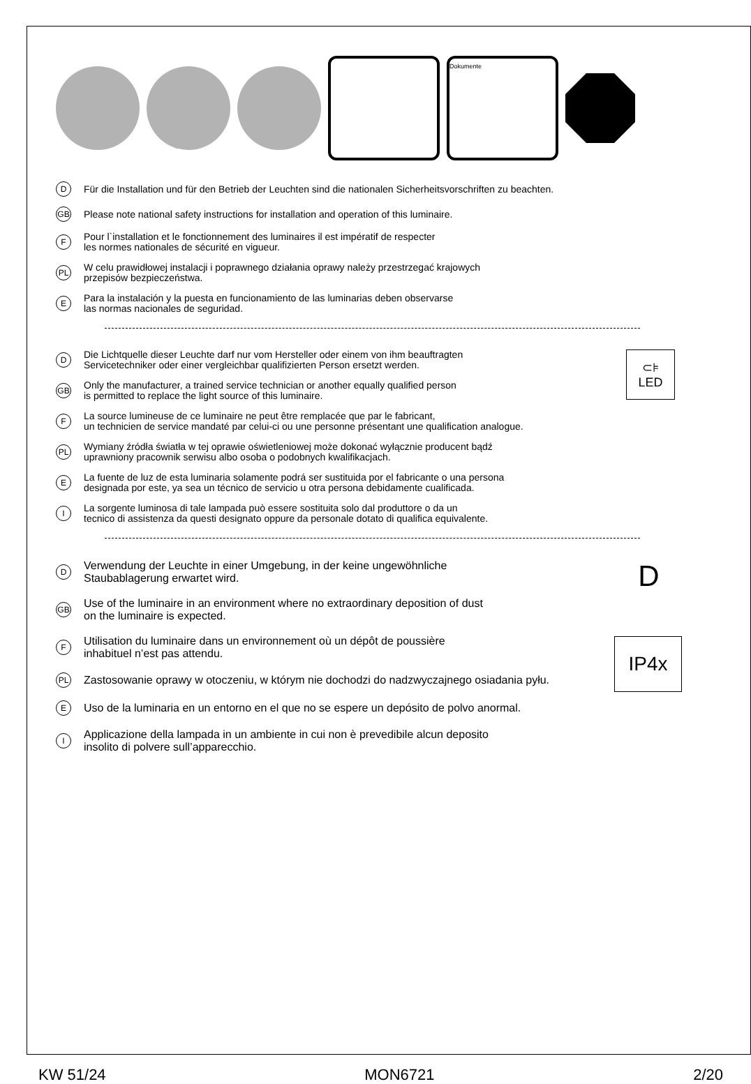Dokumente
D Für die Installation und für den Betrieb der Leuchten sind die nationalen Sicherheitsvorschriften zu beachten.
GB Please note national safety instructions for installation and operation of this luminaire.
F Pour l`installation et le fonctionnement des luminaires il est impératif de respecter
les normes nationales de sécurité en vigueur.
PL W celu prawidłowej instalacji i poprawnego działania oprawy należy przestrzegać krajowych
przepisów bezpieczeństwa.
E Para la instalación y la puesta en funcionamiento de las luminarias deben observarse
las normas nacionales de seguridad.
⊂⊧
LED
D Die Lichtquelle dieser Leuchte darf nur vom Hersteller oder einem von ihm beauftragten
Servicetechniker oder einer vergleichbar qualifizierten Person ersetzt werden.
GB Only the manufacturer, a trained service technician or another equally qualified person
is permitted to replace the light source of this luminaire.
F La source lumineuse de ce luminaire ne peut être remplacée que par le fabricant,
un technicien de service mandaté par celui-ci ou une personne présentant une qualification analogue.
PL Wymiany źródła światła w tej oprawie oświetleniowej może dokonać wyłącznie producent bądź
uprawniony pracownik serwisu albo osoba o podobnych kwalifikacjach.
E La fuente de luz de esta luminaria solamente podrá ser sustituida por el fabricante o una persona
designada por este, ya sea un técnico de servicio u otra persona debidamente cualificada.
I La sorgente luminosa di tale lampada può essere sostituita solo dal produttore o da un
tecnico di assistenza da questi designato oppure da personale dotato di qualifica equivalente.
D
IP4x
D Verwendung der Leuchte in einer Umgebung, in der keine ungewöhnliche
Staubablagerung erwartet wird.
GB Use of the luminaire in an environment where no extraordinary deposition of dust
on the luminaire is expected.
F Utilisation du luminaire dans un environnement où un dépôt de poussière
inhabituel n’est pas attendu.
PL Zastosowanie oprawy w otoczeniu, w którym nie dochodzi do nadzwyczajnego osiadania pyłu.
E Uso de la luminaria en un entorno en el que no se espere un depósito de polvo anormal.
I Applicazione della lampada in un ambiente in cui non è prevedibile alcun deposito
insolito di polvere sull’apparecchio.
KW 51/24 MON6721 2/20